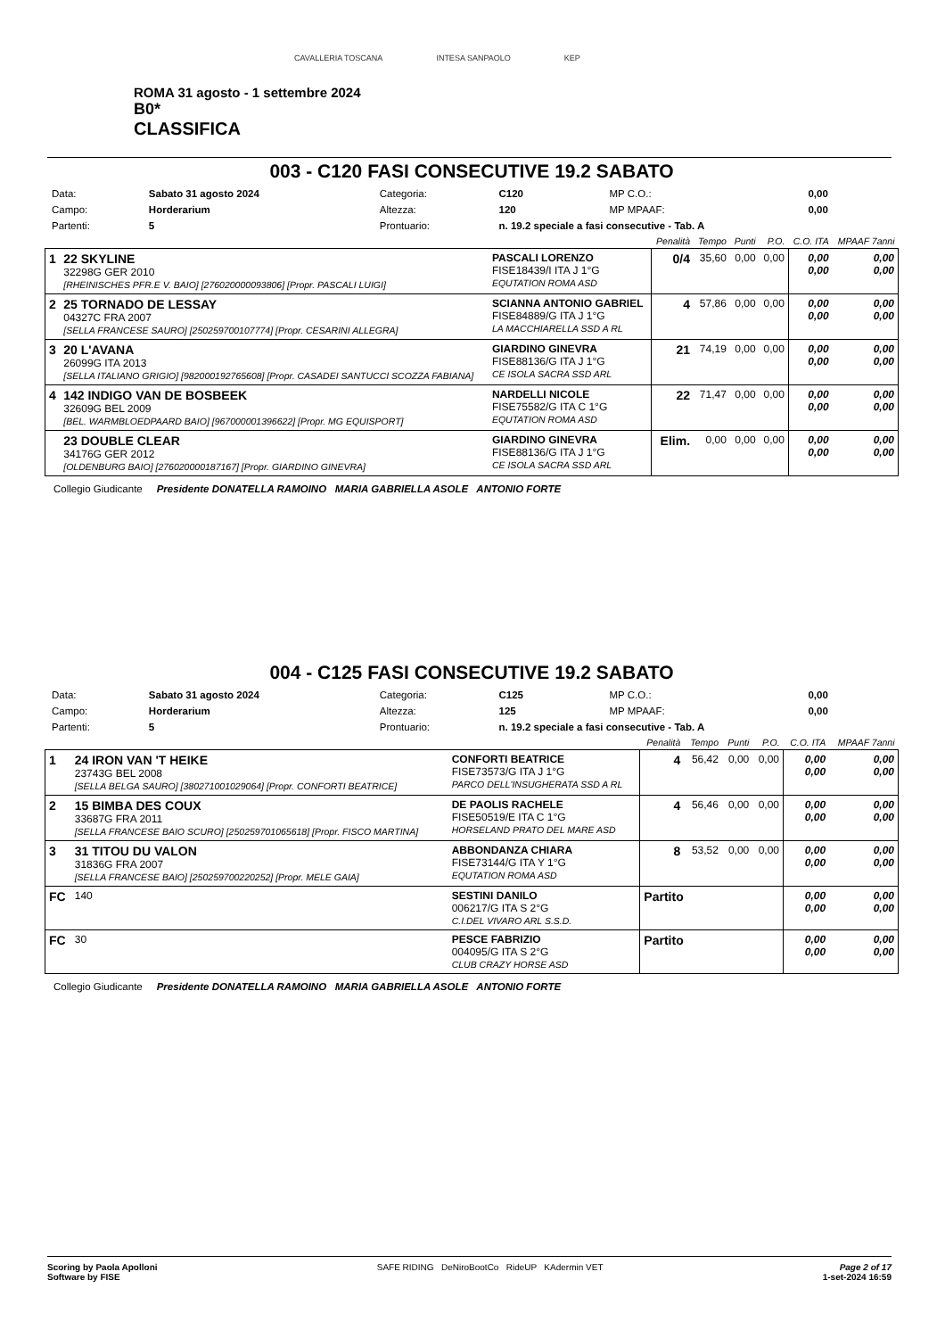CAVALLERIA TOSCANA INTESA SANPAOLO KEP
ROMA 31 agosto - 1 settembre 2024
B0*
CLASSIFICA
003 - C120 FASI CONSECUTIVE 19.2 SABATO
| Data: | Sabato 31 agosto 2024 | Categoria: | C120 | MP C.O.: | 0,00 |
| Campo: | Horderarium | Altezza: | 120 | MP MPAAF: | 0,00 |
| Partenti: | 5 | Prontuario: | n. 19.2 speciale a fasi consecutive - Tab. A | | |
| | | | Penalità | Tempo | Punti | P.O. | C.O. ITA | MPAAF 7anni |
| --- | --- | --- | --- | --- | --- | --- | --- | --- |
| 1 | 22 SKYLINE 32298G GER 2010 [RHEINISCHES PFR.E V. BAIO] [276020000093806] [Propr. PASCALI LUIGI] | PASCALI LORENZO FISE18439/I ITA J 1°G EQUTATION ROMA ASD | 0/4 | 35,60 | 0,00 | 0,00 | 0,00 0,00 | 0,00 0,00 |
| 2 | 25 TORNADO DE LESSAY 04327C FRA 2007 [SELLA FRANCESE SAURO] [250259700107774] [Propr. CESARINI ALLEGRA] | SCIANNA ANTONIO GABRIEL FISE84889/G ITA J 1°G LA MACCHIARELLA SSD A RL | 4 | 57,86 | 0,00 | 0,00 | 0,00 0,00 | 0,00 0,00 |
| 3 | 20 L'AVANA 26099G ITA 2013 [SELLA ITALIANO GRIGIO] [982000192765608] [Propr. CASADEI SANTUCCI SCOZZA FABIANA] | GIARDINO GINEVRA FISE88136/G ITA J 1°G CE ISOLA SACRA SSD ARL | 21 | 74,19 | 0,00 | 0,00 | 0,00 0,00 | 0,00 0,00 |
| 4 | 142 INDIGO VAN DE BOSBEEK 32609G BEL 2009 [BEL. WARMBLOEDPAARD BAIO] [967000001396622] [Propr. MG EQUISPORT] | NARDELLI NICOLE FISE75582/G ITA C 1°G EQUTATION ROMA ASD | 22 | 71,47 | 0,00 | 0,00 | 0,00 0,00 | 0,00 0,00 |
| | 23 DOUBLE CLEAR 34176G GER 2012 [OLDENBURG BAIO] [276020000187167] [Propr. GIARDINO GINEVRA] | GIARDINO GINEVRA FISE88136/G ITA J 1°G CE ISOLA SACRA SSD ARL | Elim. | 0,00 | 0,00 | 0,00 | 0,00 0,00 | 0,00 0,00 |
Collegio Giudicante Presidente DONATELLA RAMOINO MARIA GABRIELLA ASOLE ANTONIO FORTE
004 - C125 FASI CONSECUTIVE 19.2 SABATO
| Data: | Sabato 31 agosto 2024 | Categoria: | C125 | MP C.O.: | 0,00 |
| Campo: | Horderarium | Altezza: | 125 | MP MPAAF: | 0,00 |
| Partenti: | 5 | Prontuario: | n. 19.2 speciale a fasi consecutive - Tab. A | | |
| | | | Penalità | Tempo | Punti | P.O. | C.O. ITA | MPAAF 7anni |
| --- | --- | --- | --- | --- | --- | --- | --- | --- |
| 1 | 24 IRON VAN 'T HEIKE 23743G BEL 2008 [SELLA BELGA SAURO] [380271001029064] [Propr. CONFORTI BEATRICE] | CONFORTI BEATRICE FISE73573/G ITA J 1°G PARCO DELL'INSUGHERATA SSD A RL | 4 | 56,42 | 0,00 | 0,00 | 0,00 0,00 | 0,00 0,00 |
| 2 | 15 BIMBA DES COUX 33687G FRA 2011 [SELLA FRANCESE BAIO SCURO] [250259701065618] [Propr. FISCO MARTINA] | DE PAOLIS RACHELE FISE50519/E ITA C 1°G HORSELAND PRATO DEL MARE ASD | 4 | 56,46 | 0,00 | 0,00 | 0,00 0,00 | 0,00 0,00 |
| 3 | 31 TITOU DU VALON 31836G FRA 2007 [SELLA FRANCESE BAIO] [250259700220252] [Propr. MELE GAIA] | ABBONDANZA CHIARA FISE73144/G ITA Y 1°G EQUTATION ROMA ASD | 8 | 53,52 | 0,00 | 0,00 | 0,00 0,00 | 0,00 0,00 |
| FC | 140 | SESTINI DANILO 006217/G ITA S 2°G C.I.DEL VIVARO ARL S.S.D. | Partito | | | | 0,00 0,00 | 0,00 0,00 |
| FC | 30 | PESCE FABRIZIO 004095/G ITA S 2°G CLUB CRAZY HORSE ASD | Partito | | | | 0,00 0,00 | 0,00 0,00 |
Collegio Giudicante Presidente DONATELLA RAMOINO MARIA GABRIELLA ASOLE ANTONIO FORTE
Scoring by Paola Apolloni
Software by FISE
SAFE RIDING DeNiroBootCo RideUP KAdermin VET
Page 2 of 17
1-set-2024 16:59